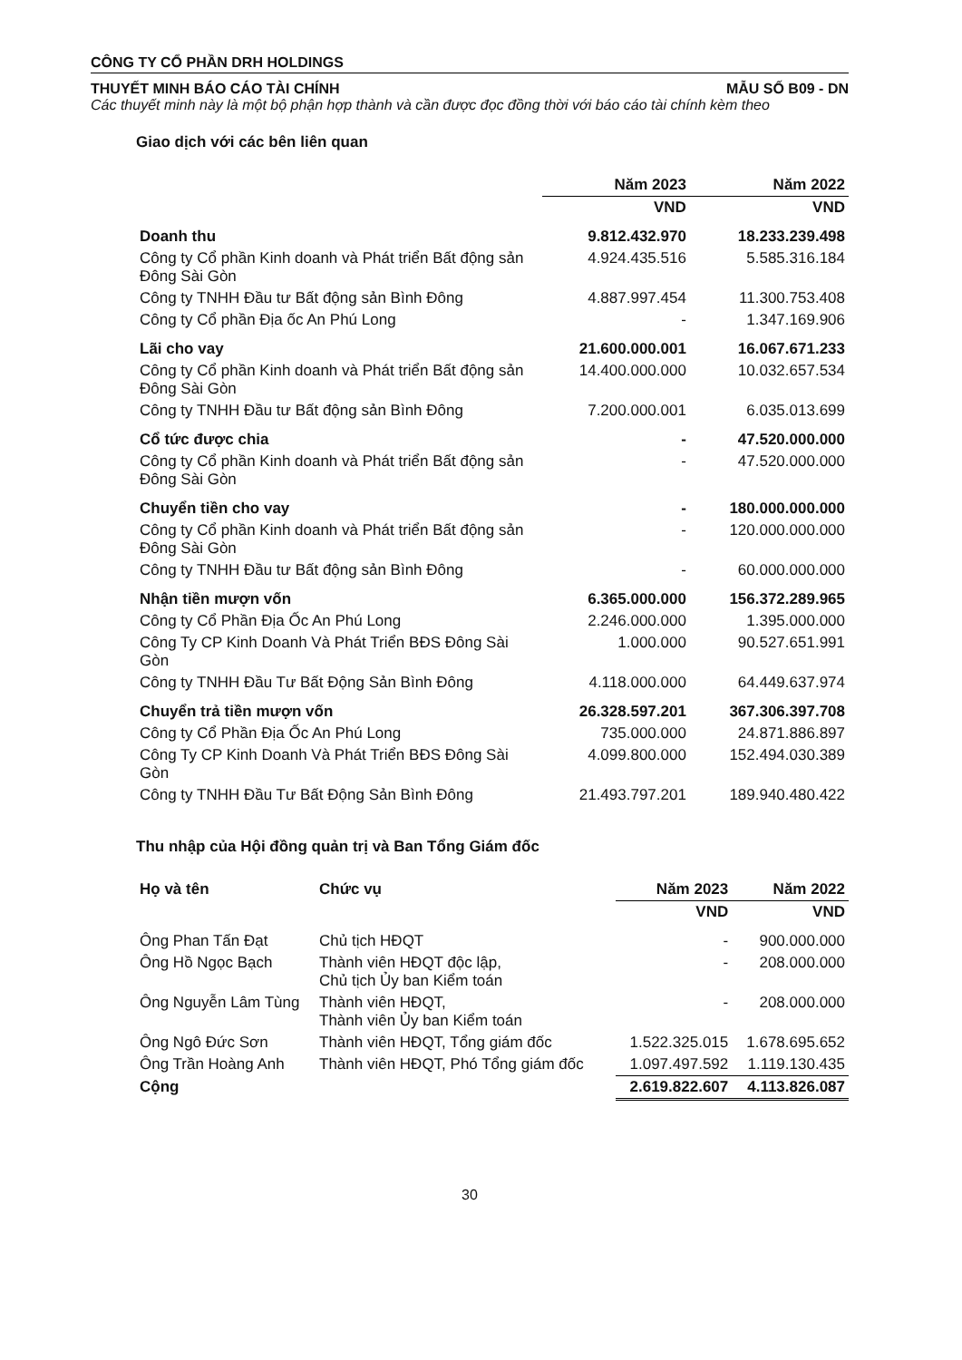CÔNG TY CỔ PHẦN DRH HOLDINGS
THUYẾT MINH BÁO CÁO TÀI CHÍNH MẪU SỐ B09 - DN
Các thuyết minh này là một bộ phận hợp thành và cần được đọc đồng thời với báo cáo tài chính kèm theo
Giao dịch với các bên liên quan
| | Năm 2023 | Năm 2022 |
| --- | --- | --- |
| | VND | VND |
| Doanh thu | 9.812.432.970 | 18.233.239.498 |
| Công ty Cổ phần Kinh doanh và Phát triển Bất động sản Đông Sài Gòn | 4.924.435.516 | 5.585.316.184 |
| Công ty TNHH Đầu tư Bất động sản Bình Đông | 4.887.997.454 | 11.300.753.408 |
| Công ty Cổ phần Địa ốc An Phú Long | - | 1.347.169.906 |
| Lãi cho vay | 21.600.000.001 | 16.067.671.233 |
| Công ty Cổ phần Kinh doanh và Phát triển Bất động sản Đông Sài Gòn | 14.400.000.000 | 10.032.657.534 |
| Công ty TNHH Đầu tư Bất động sản Bình Đông | 7.200.000.001 | 6.035.013.699 |
| Cổ tức được chia | - | 47.520.000.000 |
| Công ty Cổ phần Kinh doanh và Phát triển Bất động sản Đông Sài Gòn | - | 47.520.000.000 |
| Chuyển tiền cho vay | - | 180.000.000.000 |
| Công ty Cổ phần Kinh doanh và Phát triển Bất động sản Đông Sài Gòn | - | 120.000.000.000 |
| Công ty TNHH Đầu tư Bất động sản Bình Đông | - | 60.000.000.000 |
| Nhận tiền mượn vốn | 6.365.000.000 | 156.372.289.965 |
| Công ty Cổ Phần Địa Ốc An Phú Long | 2.246.000.000 | 1.395.000.000 |
| Công Ty CP Kinh Doanh Và Phát Triển BĐS Đông Sài Gòn | 1.000.000 | 90.527.651.991 |
| Công ty TNHH Đầu Tư Bất Động Sản Bình Đông | 4.118.000.000 | 64.449.637.974 |
| Chuyển trả tiền mượn vốn | 26.328.597.201 | 367.306.397.708 |
| Công ty Cổ Phần Địa Ốc An Phú Long | 735.000.000 | 24.871.886.897 |
| Công Ty CP Kinh Doanh Và Phát Triển BĐS Đông Sài Gòn | 4.099.800.000 | 152.494.030.389 |
| Công ty TNHH Đầu Tư Bất Động Sản Bình Đông | 21.493.797.201 | 189.940.480.422 |
Thu nhập của Hội đồng quản trị và Ban Tổng Giám đốc
| Họ và tên | Chức vụ | Năm 2023 | Năm 2022 |
| --- | --- | --- | --- |
| | | VND | VND |
| Ông Phan Tấn Đạt | Chủ tịch HĐQT | - | 900.000.000 |
| Ông Hồ Ngọc Bạch | Thành viên HĐQT độc lập, Chủ tịch Ủy ban Kiểm toán | - | 208.000.000 |
| Ông Nguyễn Lâm Tùng | Thành viên HĐQT, Thành viên Ủy ban Kiểm toán | - | 208.000.000 |
| Ông Ngô Đức Sơn | Thành viên HĐQT, Tổng giám đốc | 1.522.325.015 | 1.678.695.652 |
| Ông Trần Hoàng Anh | Thành viên HĐQT, Phó Tổng giám đốc | 1.097.497.592 | 1.119.130.435 |
| Cộng | | 2.619.822.607 | 4.113.826.087 |
30